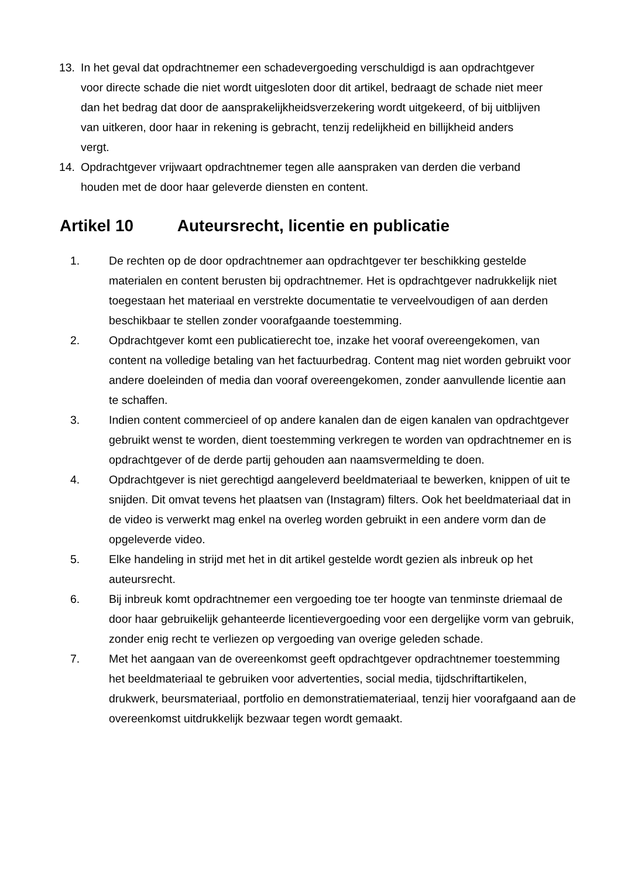13. In het geval dat opdrachtnemer een schadevergoeding verschuldigd is aan opdrachtgever voor directe schade die niet wordt uitgesloten door dit artikel, bedraagt de schade niet meer dan het bedrag dat door de aansprakelijkheidsverzekering wordt uitgekeerd, of bij uitblijven van uitkeren, door haar in rekening is gebracht, tenzij redelijkheid en billijkheid anders vergt.
14. Opdrachtgever vrijwaart opdrachtnemer tegen alle aanspraken van derden die verband houden met de door haar geleverde diensten en content.
Artikel 10 Auteursrecht, licentie en publicatie
1. De rechten op de door opdrachtnemer aan opdrachtgever ter beschikking gestelde materialen en content berusten bij opdrachtnemer. Het is opdrachtgever nadrukkelijk niet toegestaan het materiaal en verstrekte documentatie te verveelvoudigen of aan derden beschikbaar te stellen zonder voorafgaande toestemming.
2. Opdrachtgever komt een publicatierecht toe, inzake het vooraf overeengekomen, van content na volledige betaling van het factuurbedrag. Content mag niet worden gebruikt voor andere doeleinden of media dan vooraf overeengekomen, zonder aanvullende licentie aan te schaffen.
3. Indien content commercieel of op andere kanalen dan de eigen kanalen van opdrachtgever gebruikt wenst te worden, dient toestemming verkregen te worden van opdrachtnemer en is opdrachtgever of de derde partij gehouden aan naamsvermelding te doen.
4. Opdrachtgever is niet gerechtigd aangeleverd beeldmateriaal te bewerken, knippen of uit te snijden. Dit omvat tevens het plaatsen van (Instagram) filters. Ook het beeldmateriaal dat in de video is verwerkt mag enkel na overleg worden gebruikt in een andere vorm dan de opgeleverde video.
5. Elke handeling in strijd met het in dit artikel gestelde wordt gezien als inbreuk op het auteursrecht.
6. Bij inbreuk komt opdrachtnemer een vergoeding toe ter hoogte van tenminste driemaal de door haar gebruikelijk gehanteerde licentievergoeding voor een dergelijke vorm van gebruik, zonder enig recht te verliezen op vergoeding van overige geleden schade.
7. Met het aangaan van de overeenkomst geeft opdrachtgever opdrachtnemer toestemming het beeldmateriaal te gebruiken voor advertenties, social media, tijdschriftartikelen, drukwerk, beursmateriaal, portfolio en demonstratiemateriaal, tenzij hier voorafgaand aan de overeenkomst uitdrukkelijk bezwaar tegen wordt gemaakt.